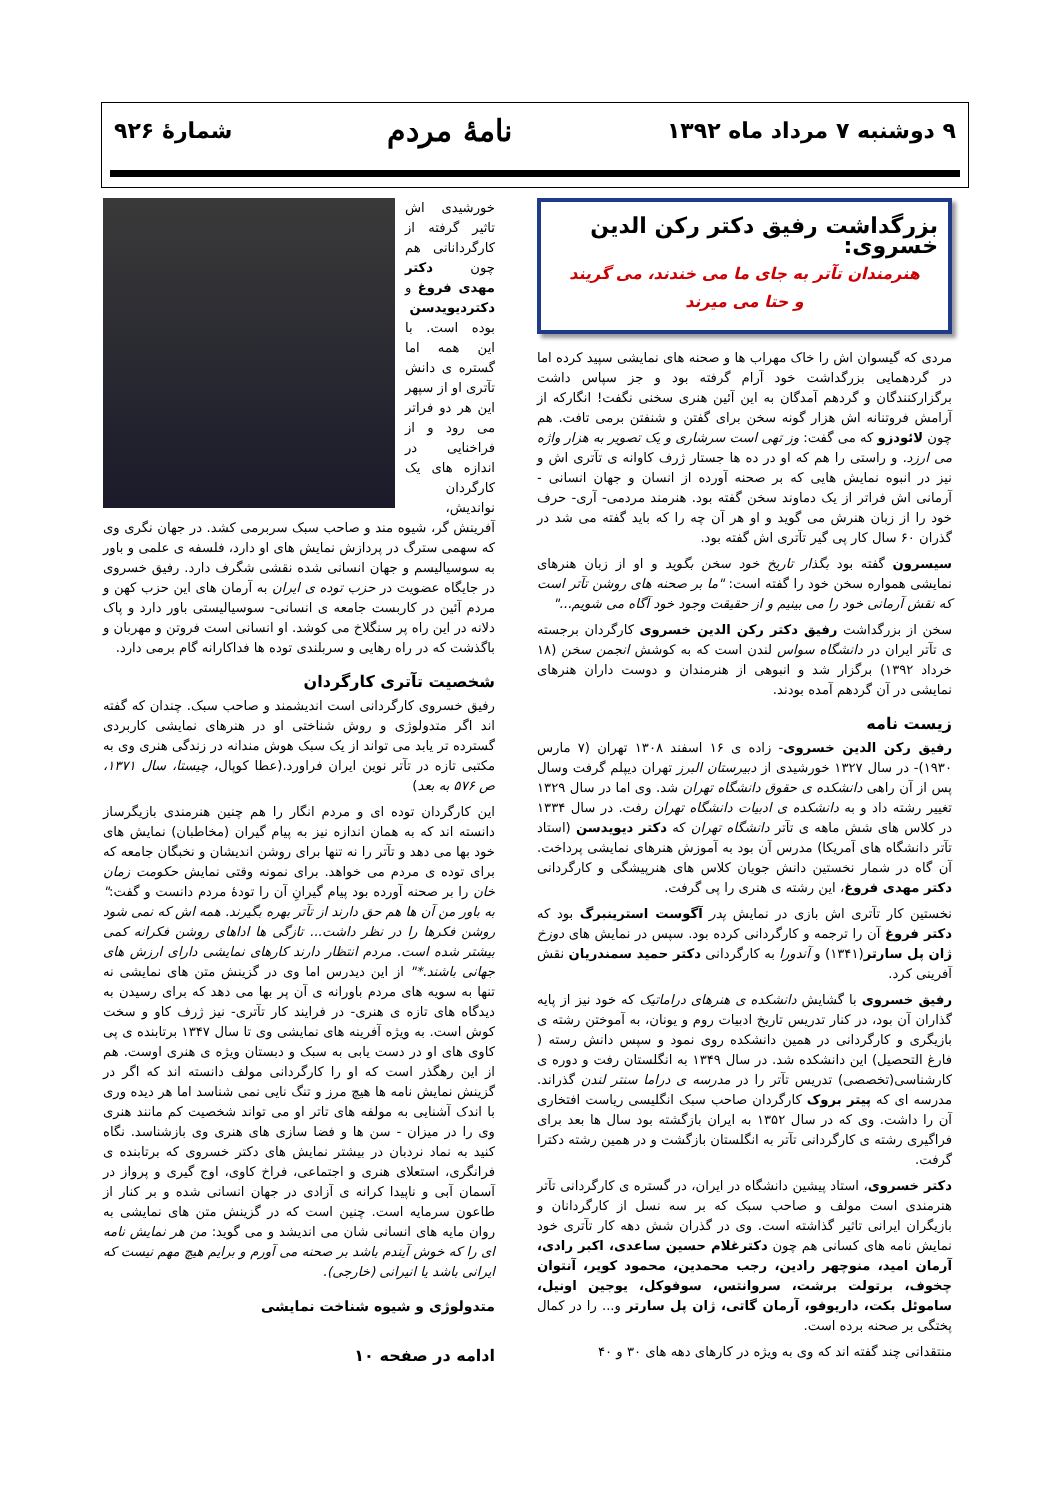۹ دوشنبه ۷ مرداد ماه ۱۳۹۲ نامهٔ مردم شمارهٔ ۹۲۶
بزرگداشت رفیق دکتر رکن الدین خسروی:
هنرمندان تآتر به جای ما می خندند، می گریند
و حتا می میرند
مردی که گیسوان اش را خاک مهراب ها و صحنه های نمایشی سپید کرده اما در گردهمایی بزرگداشت خود آرام گرفته بود و جز سپاس داشت برگزارکنندگان و گردهم آمدگان به این آئین هنری سخنی نگفت! انگارکه از آرامش فروتنانه اش هزار گونه سخن برای گفتن و شنفتن برمی تافت. هم چون لائودزو که می گفت: وز تهی است سرشاری و یک تصویر به هزار واژه می ارزد. و راستی را هم که او در ده ها جستار ژرف کاوانه ی تآتری اش و نیز در انبوه نمایش هایی که بر صحنه آورده از انسان و جهان انسانی - آرمانی اش فراتر از یک دماوند سخن گفته بود. هنرمند مردمی- آری- حرف خود را از زبان هنرش می گوید و او هر آن چه را که باید گفته می شد در گذران ۶۰ سال کار پی گیر تآتری اش گفته بود.
سیسرون گفته بود بگذار تاریخ خود سخن بگوید و او از زبان هنرهای نمایشی همواره سخن خود را گفته است: "ما بر صحنه های روشن تآتر است که نقش آرمانی خود را می بینیم و از حقیقت وجود خود آگاه می شویم..."
سخن از بزرگداشت رفیق دکتر رکن الدین خسروی کارگردان برجسته ی تآتر ایران در دانشگاه سواس لندن است که به کوشش انجمن سخن (۱۸ خرداد ۱۳۹۲) برگزار شد و انبوهی از هنرمندان و دوست داران هنرهای نمایشی در آن گردهم آمده بودند.
زیست نامه
رفیق رکن الدین خسروی- زاده ی ۱۶ اسفند ۱۳۰۸ تهران (۷ مارس ۱۹۳۰)- در سال ۱۳۲۷ خورشیدی از دبیرستان البرز تهران دیپلم گرفت وسال پس از آن راهی دانشکده ی حقوق دانشگاه تهران شد. وی اما در سال ۱۳۲۹ تغییر رشته داد و به دانشکده ی ادبیات دانشگاه تهران رفت. در سال ۱۳۳۴ در کلاس های شش ماهه ی تآتر دانشگاه تهران که دکتر دیویدسن (استاد تآتر دانشگاه های آمریکا) مدرس آن بود به آموزش هنرهای نمایشی پرداخت. آن گاه در شمار نخستین دانش جویان کلاس های هنرپیشگی و کارگردانی دکتر مهدی فروغ، این رشته ی هنری را پی گرفت.
نخستین کار تآتری اش بازی در نمایش پدر آگوست استرینبرگ بود که دکتر فروغ آن را ترجمه و کارگردانی کرده بود. سپس در نمایش های دوزخ ژان پل سارتر(۱۳۴۱) و آندورا به کارگردانی دکتر حمید سمندریان نقش آفرینی کرد.
رفیق خسروی با گشایش دانشکده ی هنرهای دراماتیک که خود نیز از پایه گذاران آن بود، در کنار تدریس تاریخ ادبیات روم و یونان، به آموختن رشته ی بازیگری و کارگردانی در همین دانشکده روی نمود و سپس دانش رسته ( فارغ التحصیل) این دانشکده شد. در سال ۱۳۴۹ به انگلستان رفت و دوره ی کارشناسی(تخصصی) تدریس تآتر را در مدرسه ی دراما سنتر لندن گذراند. مدرسه ای که پیتر بروک کارگردان صاحب سبک انگلیسی ریاست افتخاری آن را داشت. وی که در سال ۱۳۵۲ به ایران بازگشته بود سال ها بعد برای فراگیری رشته ی کارگردانی تآتر به انگلستان بازگشت و در همین رشته دکترا گرفت.
دکتر خسروی، استاد پیشین دانشگاه در ایران، در گستره ی کارگردانی تآتر هنرمندی است مولف و صاحب سبک که بر سه نسل از کارگردانان و بازیگران ایرانی تاثیر گذاشته است. وی در گذران شش دهه کار تآتری خود نمایش نامه های کسانی هم چون دکترغلام حسین ساعدی، اکبر رادی، آرمان امید، منوچهر رادین، رجب محمدین، محمود کویر، آنتوان چخوف، برتولت برشت، سروانتس، سوفوکل، یوجین اونیل، ساموئل بکت، داریوفو، آرمان گاتی، ژان پل سارتر و... را در کمال پختگی بر صحنه برده است.
منتقدانی چند گفته اند که وی به ویژه در کارهای دهه های ۳۰ و ۴۰
خورشیدی اش تاثیر گرفته از کارگردانانی هم چون دکتر مهدی فروغ و دکتردیویدسن بوده است. با این همه اما گستره ی دانش تآتری او از سپهر این هر دو فراتر می رود و از فراخنایی در اندازه های یک کارگردان نواندیش، آفرینش گر، شیوه مند و صاحب سبک سربرمی کشد. در جهان نگری وی که سهمی سترگ در پردازش نمایش های او دارد، فلسفه ی علمی و باور به سوسیالیسم و جهان انسانی شده نقشی شگرف دارد. رفیق خسروی در جایگاه عضویت در حزب توده ی ایران به آرمان های این حزب کهن و مردم آئین در کاربست جامعه ی انسانی- سوسیالیستی باور دارد و پاک دلانه در این راه پر سنگلاخ می کوشد. او انسانی است فروتن و مهربان و باگذشت که در راه رهایی و سربلندی توده ها فداکارانه گام برمی دارد.
شخصیت تآتری کارگردان
رفیق خسروی کارگردانی است اندیشمند و صاحب سبک. چندان که گفته اند اگر متدولوژی و روش شناختی او در هنرهای نمایشی کاربردی گسترده تر یابد می تواند از یک سبک هوش مندانه در زندگی هنری وی به مکتبی تازه در تآتر نوین ایران فراورد.(عطا کوپال، چیستا، سال ۱۳۷۱، ص ۵۷۶ به بعد)
این کارگردان توده ای و مردم انگار را هم چنین هنرمندی بازیگرساز دانسته اند که به همان اندازه نیز به پیام گیران (مخاطبان) نمایش های خود بها می دهد و تآتر را نه تنها برای روشن اندیشان و نخبگان جامعه که برای توده ی مردم می خواهد. برای نمونه وقتی نمایش حکومت زمان خان را بر صحنه آورده بود پیام گیرانِ آن را تودهٔ مردم دانست و گفت:" به باور من آن ها هم حق دارند از تآتر بهره بگیرند. همه اش که نمی شود روشن فکرها را در نظر داشت... تازگی ها اداهای روشن فکرانه کمی بیشتر شده است. مردم انتظار دارند کارهای نمایشی دارای ارزش های جهانی باشند.*" از این دیدرس اما وی در گزینش متن های نمایشی نه تنها به سویه های مردم باورانه ی آن پر بها می دهد که برای رسیدن به دیدگاه های تازه ی هنری- در فرایند کار تآتری- نیز ژرف کاو و سخت کوش است. به ویژه آفرینه های نمایشی وی تا سال ۱۳۴۷ برتابنده ی پی کاوی های او در دست یابی به سبک و دبستان ویژه ی هنری اوست. هم از این رهگذر است که او را کارگردانی مولف دانسته اند که اگر در گزینش نمایش نامه ها هیچ مرز و تنگ نایی نمی شناسد اما هر دیده وری با اندک آشنایی به مولفه های تاتر او می تواند شخصیت کم مانند هنری وی را در میزان - سن ها و فضا سازی های هنری وی بازشناسد. نگاه کنید به نماد نردبان در بیشتر نمایش های دکتر خسروی که برتابنده ی فرانگری، استعلای هنری و اجتماعی، فراخ کاوی، اوج گیری و پرواز در آسمان آبی و ناپیدا کرانه ی آزادی در جهان انسانی شده و بر کنار از طاعون سرمایه است. چنین است که در گزینش متن های نمایشی به روان مایه های انسانی شان می اندیشد و می گوید: من هر نمایش نامه ای را که خوش آیندم باشد بر صحنه می آورم و برایم هیچ مهم نیست که ایرانی باشد یا انیرانی (خارجی).
متدولوژی و شیوه شناخت نمایشی
ادامه در صفحه ۱۰